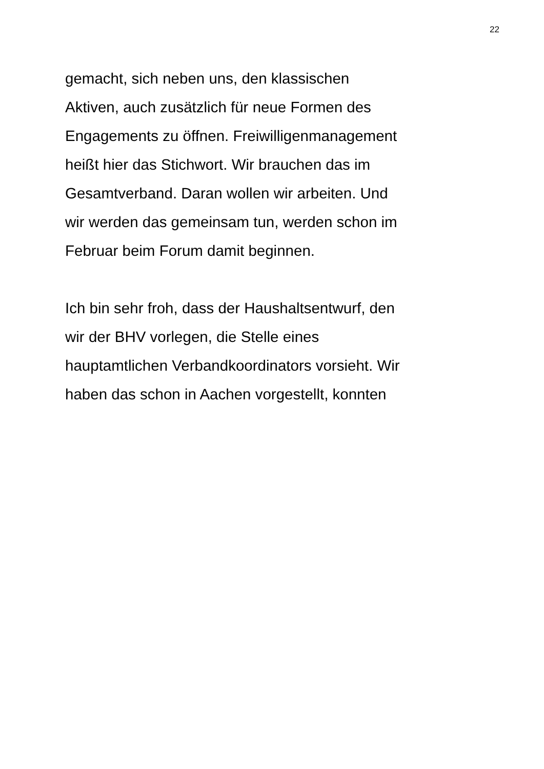22
gemacht, sich neben uns, den klassischen
Aktiven, auch zusätzlich für neue Formen des
Engagements zu öffnen. Freiwilligenmanagement
heißt hier das Stichwort. Wir brauchen das im
Gesamtverband. Daran wollen wir arbeiten. Und
wir werden das gemeinsam tun, werden schon im
Februar beim Forum damit beginnen.
Ich bin sehr froh, dass der Haushaltsentwurf, den
wir der BHV vorlegen, die Stelle eines
hauptamtlichen Verbandkoordinators vorsieht. Wir
haben das schon in Aachen vorgestellt, konnten